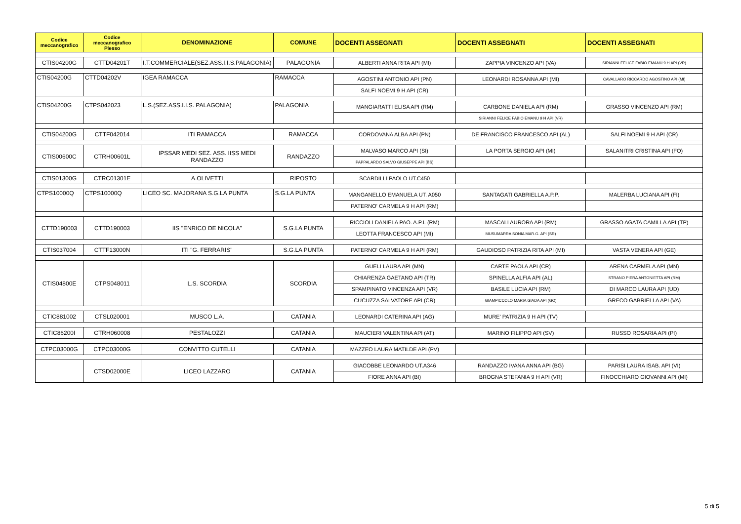| Codice meccanografico | Codice meccanografico Plesso | DENOMINAZIONE | COMUNE | DOCENTI ASSEGNATI | DOCENTI ASSEGNATI | DOCENTI ASSEGNATI |
| --- | --- | --- | --- | --- | --- | --- |
| CTIS04200G | CTTD04201T | I.T.COMMERCIALE(SEZ.ASS.I.I.S.PALAGONIA) | PALAGONIA | ALBERTI ANNA RITA API (MI) | ZAPPIA VINCENZO API (VA) | SIRIANNI FELICE FABIO EMANU 9 H API (VR) |
| CTIS04200G | CTTD04202V | IGEA RAMACCA | RAMACCA | AGOSTINI ANTONIO API (PN) | LEONARDI ROSANNA API (MI) | CAVALLARO RICCARDO AGOSTINO API (MI) |
| | | | | SALFI NOEMI 9 H API (CR) | | |
| CTIS04200G | CTPS042023 | L.S.(SEZ.ASS.I.I.S. PALAGONIA) | PALAGONIA | MANGIARATTI ELISA API (RM) | CARBONE DANIELA API (RM) | GRASSO VINCENZO API (RM) |
| | | | | | SIRIANNI FELICE FABIO EMANU 9 H API (VR) | |
| CTIS04200G | CTTF042014 | ITI RAMACCA | RAMACCA | CORDOVANA ALBA API (PN) | DE FRANCISCO FRANCESCO API (AL) | SALFI NOEMI 9 H API (CR) |
| CTIS00600C | CTRH00601L | IPSSAR MEDI SEZ. ASS. IISS MEDI RANDAZZO | RANDAZZO | MALVASO MARCO API (SI) | LA PORTA SERGIO API (MI) | SALANITRI CRISTINA API (FO) |
| | | | | PAPPALARDO SALVO GIUSEPPE API (BS) | | |
| CTIS01300G | CTRC01301E | A.OLIVETTI | RIPOSTO | SCARDILLI PAOLO UT.C450 | | |
| CTPS10000Q | CTPS10000Q | LICEO SC. MAJORANA S.G.LA PUNTA | S.G.LA PUNTA | MANGANELLO EMANUELA UT. A050 | SANTAGATI GABRIELLA A.P.P. | MALERBA LUCIANA API (FI) |
| | | | | PATERNO' CARMELA 9 H API (RM) | | |
| CTTD190003 | CTTD190003 | IIS "ENRICO DE NICOLA" | S.G.LA PUNTA | RICCIOLI DANIELA PAO. A.P.I. (RM) | MASCALI AURORA API (RM) | GRASSO AGATA CAMILLA API (TP) |
| | | | | LEOTTA FRANCESCO API (MI) | MUSUMARRA SONIA MAR.G. API (SR) | |
| CTIS037004 | CTTF13000N | ITI "G. FERRARIS" | S.G.LA PUNTA | PATERNO' CARMELA 9 H API (RM) | GAUDIOSO PATRIZIA RITA API (MI) | VASTA VENERA API (GE) |
| CTIS04800E | CTPS048011 | L.S. SCORDIA | SCORDIA | GUELI LAURA API (MN) | CARTE PAOLA API (CR) | ARENA CARMELA API (MN) |
| | | | | CHIARENZA GAETANO API (TR) | SPINELLA ALFIA API (AL) | STRANO PIERA ANTONIETTA API (RM) |
| | | | | SPAMPINATO VINCENZA API (VR) | BASILE LUCIA API (RM) | DI MARCO LAURA API (UD) |
| | | | | CUCUZZA SALVATORE API (CR) | GIAMPICCOLO MARIA GIADA API (GO) | GRECO GABRIELLA API (VA) |
| CTIC881002 | CTSL020001 | MUSCO L.A. | CATANIA | LEONARDI CATERINA API (AG) | MURE' PATRIZIA 9 H API (TV) | |
| CTIC86200I | CTRH060008 | PESTALOZZI | CATANIA | MAUCIERI VALENTINA API (AT) | MARINO FILIPPO API (SV) | RUSSO ROSARIA API (PI) |
| CTPC03000G | CTPC03000G | CONVITTO CUTELLI | CATANIA | MAZZEO LAURA MATILDE API (PV) | | |
| | CTSD02000E | LICEO LAZZARO | CATANIA | GIACOBBE LEONARDO UT.A346 | RANDAZZO IVANA ANNA API (BG) | PARISI LAURA ISAB. API (VI) |
| | | | | FIORE ANNA API (BI) | BROGNA STEFANIA 9 H API (VR) | FINOCCHIARO GIOVANNI API (MI) |
5 di 5